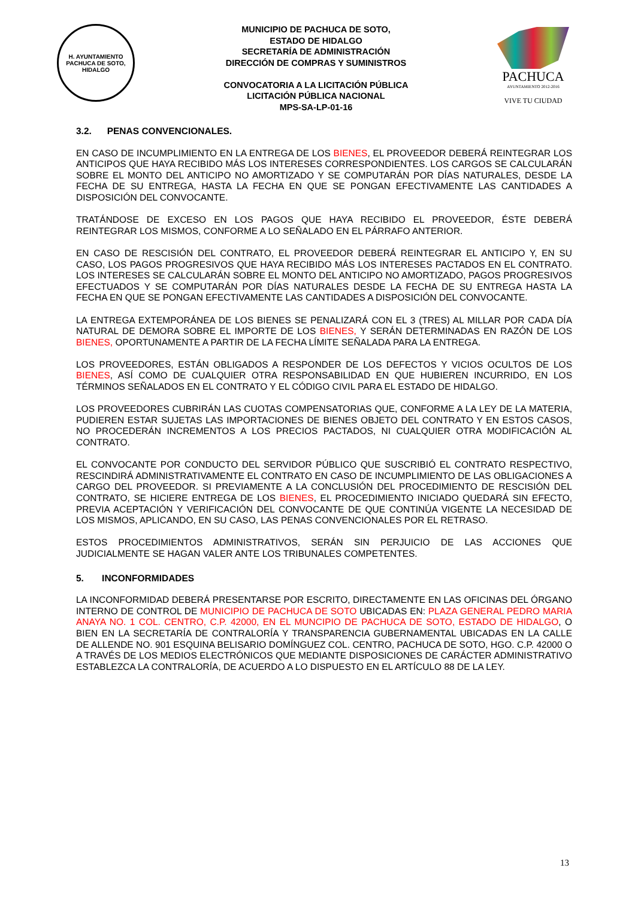H. AYUNTAMIENTO
PACHUCA DE SOTO, HIDALGO
MUNICIPIO DE PACHUCA DE SOTO,
ESTADO DE HIDALGO
SECRETARÍA DE ADMINISTRACIÓN
DIRECCIÓN DE COMPRAS Y SUMINISTROS
CONVOCATORIA A LA LICITACIÓN PÚBLICA
LICITACIÓN PÚBLICA NACIONAL
MPS-SA-LP-01-16
PACHUCA
AYUNTAMIENTO 2012-2016
VIVE TU CIUDAD
3.2. PENAS CONVENCIONALES.
EN CASO DE INCUMPLIMIENTO EN LA ENTREGA DE LOS BIENES, EL PROVEEDOR DEBERÁ REINTEGRAR LOS ANTICIPOS QUE HAYA RECIBIDO MÁS LOS INTERESES CORRESPONDIENTES. LOS CARGOS SE CALCULARÁN SOBRE EL MONTO DEL ANTICIPO NO AMORTIZADO Y SE COMPUTARÁN POR DÍAS NATURALES, DESDE LA FECHA DE SU ENTREGA, HASTA LA FECHA EN QUE SE PONGAN EFECTIVAMENTE LAS CANTIDADES A DISPOSICIÓN DEL CONVOCANTE.
TRATÁNDOSE DE EXCESO EN LOS PAGOS QUE HAYA RECIBIDO EL PROVEEDOR, ÉSTE DEBERÁ REINTEGRAR LOS MISMOS, CONFORME A LO SEÑALADO EN EL PÁRRAFO ANTERIOR.
EN CASO DE RESCISIÓN DEL CONTRATO, EL PROVEEDOR DEBERÁ REINTEGRAR EL ANTICIPO Y, EN SU CASO, LOS PAGOS PROGRESIVOS QUE HAYA RECIBIDO MÁS LOS INTERESES PACTADOS EN EL CONTRATO. LOS INTERESES SE CALCULARÁN SOBRE EL MONTO DEL ANTICIPO NO AMORTIZADO, PAGOS PROGRESIVOS EFECTUADOS Y SE COMPUTARÁN POR DÍAS NATURALES DESDE LA FECHA DE SU ENTREGA HASTA LA FECHA EN QUE SE PONGAN EFECTIVAMENTE LAS CANTIDADES A DISPOSICIÓN DEL CONVOCANTE.
LA ENTREGA EXTEMPORÁNEA DE LOS BIENES SE PENALIZARÁ CON EL 3 (TRES) AL MILLAR POR CADA DÍA NATURAL DE DEMORA SOBRE EL IMPORTE DE LOS BIENES, Y SERÁN DETERMINADAS EN RAZÓN DE LOS BIENES, OPORTUNAMENTE A PARTIR DE LA FECHA LÍMITE SEÑALADA PARA LA ENTREGA.
LOS PROVEEDORES, ESTÁN OBLIGADOS A RESPONDER DE LOS DEFECTOS Y VICIOS OCULTOS DE LOS BIENES, ASÍ COMO DE CUALQUIER OTRA RESPONSABILIDAD EN QUE HUBIEREN INCURRIDO, EN LOS TÉRMINOS SEÑALADOS EN EL CONTRATO Y EL CÓDIGO CIVIL PARA EL ESTADO DE HIDALGO.
LOS PROVEEDORES CUBRIRÁN LAS CUOTAS COMPENSATORIAS QUE, CONFORME A LA LEY DE LA MATERIA, PUDIEREN ESTAR SUJETAS LAS IMPORTACIONES DE BIENES OBJETO DEL CONTRATO Y EN ESTOS CASOS, NO PROCEDERÁN INCREMENTOS A LOS PRECIOS PACTADOS, NI CUALQUIER OTRA MODIFICACIÓN AL CONTRATO.
EL CONVOCANTE POR CONDUCTO DEL SERVIDOR PÚBLICO QUE SUSCRIBIÓ EL CONTRATO RESPECTIVO, RESCINDIRÁ ADMINISTRATIVAMENTE EL CONTRATO EN CASO DE INCUMPLIMIENTO DE LAS OBLIGACIONES A CARGO DEL PROVEEDOR. SI PREVIAMENTE A LA CONCLUSIÓN DEL PROCEDIMIENTO DE RESCISIÓN DEL CONTRATO, SE HICIERE ENTREGA DE LOS BIENES, EL PROCEDIMIENTO INICIADO QUEDARÁ SIN EFECTO, PREVIA ACEPTACIÓN Y VERIFICACIÓN DEL CONVOCANTE DE QUE CONTINÚA VIGENTE LA NECESIDAD DE LOS MISMOS, APLICANDO, EN SU CASO, LAS PENAS CONVENCIONALES POR EL RETRASO.
ESTOS PROCEDIMIENTOS ADMINISTRATIVOS, SERÁN SIN PERJUICIO DE LAS ACCIONES QUE JUDICIALMENTE SE HAGAN VALER ANTE LOS TRIBUNALES COMPETENTES.
5. INCONFORMIDADES
LA INCONFORMIDAD DEBERÁ PRESENTARSE POR ESCRITO, DIRECTAMENTE EN LAS OFICINAS DEL ÓRGANO INTERNO DE CONTROL DE MUNICIPIO DE PACHUCA DE SOTO UBICADAS EN: PLAZA GENERAL PEDRO MARIA ANAYA NO. 1 COL. CENTRO, C.P. 42000, EN EL MUNCIPIO DE PACHUCA DE SOTO, ESTADO DE HIDALGO, O BIEN EN LA SECRETARÍA DE CONTRALORÍA Y TRANSPARENCIA GUBERNAMENTAL UBICADAS EN LA CALLE DE ALLENDE NO. 901 ESQUINA BELISARIO DOMÍNGUEZ COL. CENTRO, PACHUCA DE SOTO, HGO. C.P. 42000 O A TRAVÉS DE LOS MEDIOS ELECTRÓNICOS QUE MEDIANTE DISPOSICIONES DE CARÁCTER ADMINISTRATIVO ESTABLEZCA LA CONTRALORÍA, DE ACUERDO A LO DISPUESTO EN EL ARTÍCULO 88 DE LA LEY.
13